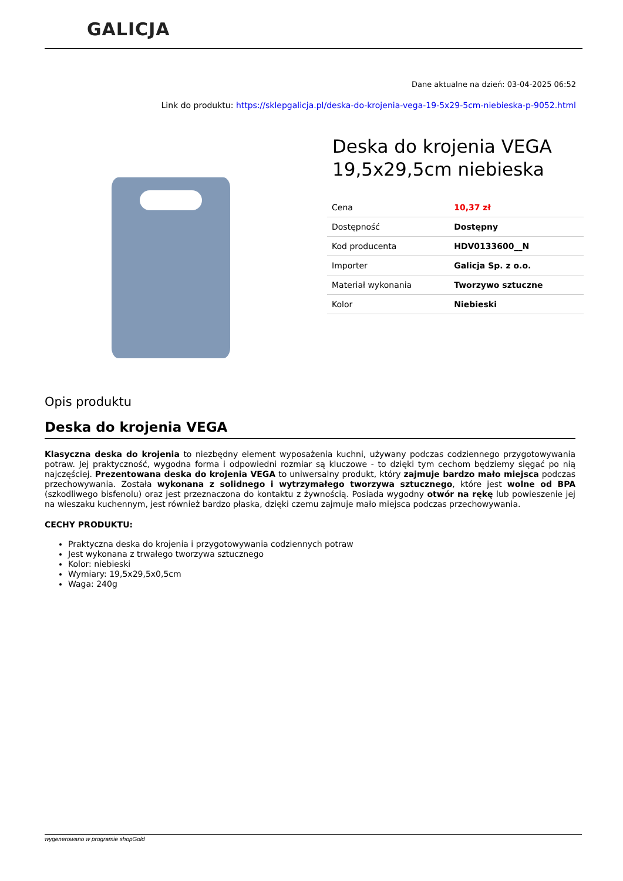GALICJA
Dane aktualne na dzień: 03-04-2025 06:52
Link do produktu: https://sklepgalicja.pl/deska-do-krojenia-vega-19-5x29-5cm-niebieska-p-9052.html
Deska do krojenia VEGA 19,5x29,5cm niebieska
| Cena | 10,37 zł |
| Dostępność | Dostępny |
| Kod producenta | HDV0133600__N |
| Importer | Galicja Sp. z o.o. |
| Materiał wykonania | Tworzywo sztuczne |
| Kolor | Niebieski |
Opis produktu
Deska do krojenia VEGA
Klasyczna deska do krojenia to niezbędny element wyposażenia kuchni, używany podczas codziennego przygotowywania potraw. Jej praktyczność, wygodna forma i odpowiedni rozmiar są kluczowe - to dzięki tym cechom będziemy sięgać po nią najczęściej. Prezentowana deska do krojenia VEGA to uniwersalny produkt, który zajmuje bardzo mało miejsca podczas przechowywania. Została wykonana z solidnego i wytrzymałego tworzywa sztucznego, które jest wolne od BPA (szkodliwego bisfenolu) oraz jest przeznaczona do kontaktu z żywnością. Posiada wygodny otwór na rękę lub powieszenie jej na wieszaku kuchennym, jest również bardzo płaska, dzięki czemu zajmuje mało miejsca podczas przechowywania.
CECHY PRODUKTU:
Praktyczna deska do krojenia i przygotowywania codziennych potraw
Jest wykonana z trwałego tworzywa sztucznego
Kolor: niebieski
Wymiary: 19,5x29,5x0,5cm
Waga: 240g
wygenerowano w programie shopGold